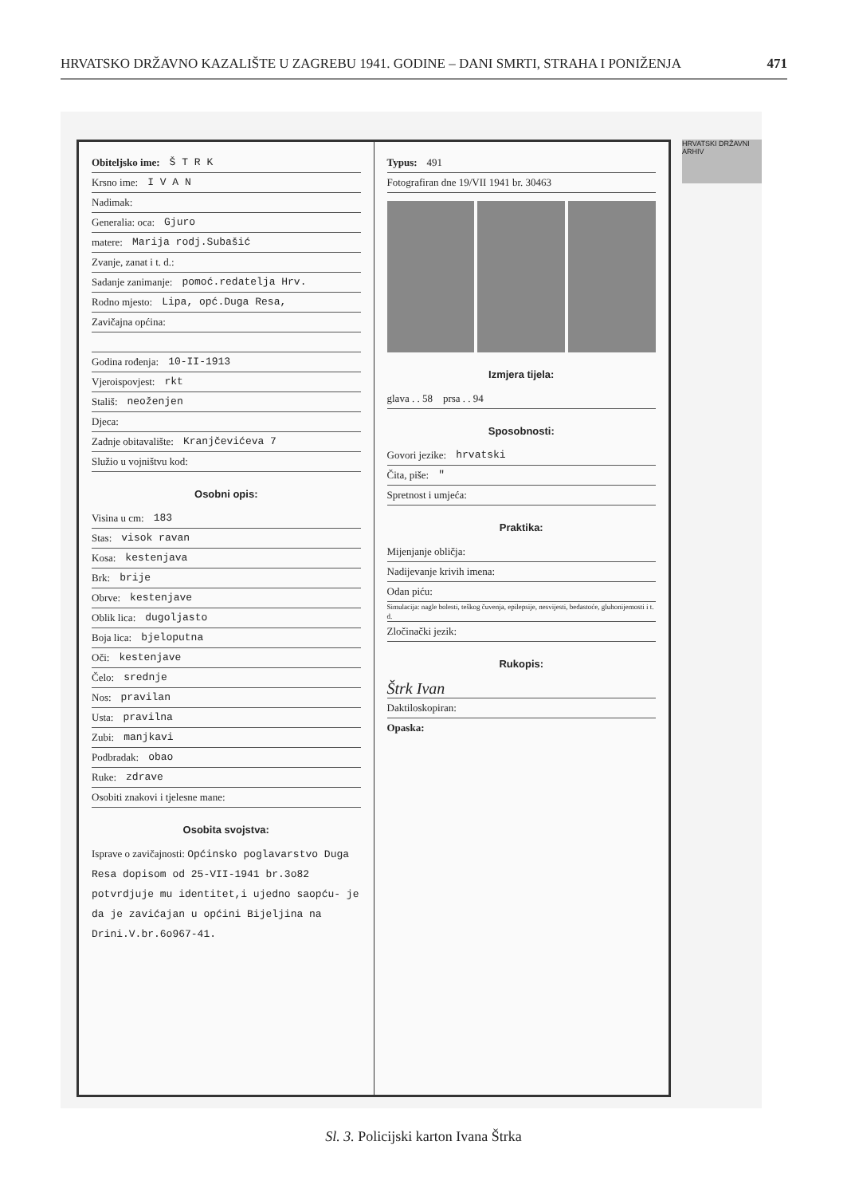HRVATSKO DRŽAVNO KAZALIŠTE U ZAGREBU 1941. GODINE – DANI SMRTI, STRAHA I PONIŽENJA 471
HRVATSKI DRŽAVNI ARHIV
Obiteljsko ime: Š T R K
Krsno ime: I V A N
Nadimak:
Generalia: oca: Gjuro
matere: Marija rodj.Subašić
Zvanje, zanat i t. d.:
Sadanje zanimanje: pomoć.redatelja Hrv.
Rodno mjesto: Lipa, opć.Duga Resa,
Zavičajna općina:
Godina rođenja: 10-II-1913
Vjeroispovjest: rkt
Stališ: neoženjen
Djeca:
Zadnje obitavalište: Kranjčevićeva 7
Služio u vojništvu kod:
Osobni opis:
Visina u cm: 183
Stas: visok ravan
Kosa: kestenjava
Brk: brije
Obrve: kestenjave
Oblik lica: dugoljasto
Boja lica: bjeloputna
Oči: kestenjave
Čelo: srednje
Nos: pravilan
Usta: pravilna
Zubi: manjkavi
Podbradak: obao
Ruke: zdrave
Osobiti znakovi i tjelesne mane:
Osobita svojstva:
Isprave o zavičajnosti: Općinsko poglavarstvo Duga Resa dopisom od 25-VII-1941 br.3o82 potvrdjuje mu identitet,i ujedno saopću- je da je zavićajan u općini Bijeljina na Drini.V.br.6o967-41.
Typus: 491
Fotografiran dne 19/VII 1941 br. 30463
Izmjera tijela:
glava . . 58 prsa . . 94
Sposobnosti:
Govori jezike: hrvatski
Čita, piše: "
Spretnost i umjeća:
Praktika:
Mijenjanje obličja:
Nadijevanje krivih imena:
Odan piću:
Simulacija: nagle bolesti, teškog čuvenja, epilepsije, nesvijesti, bedastoće, gluhonijemosti i t. d.
Zločinački jezik:
Rukopis:
Štrk Ivan
Daktiloskopiran:
Opaska:
Sl. 3. Policijski karton Ivana Štrka